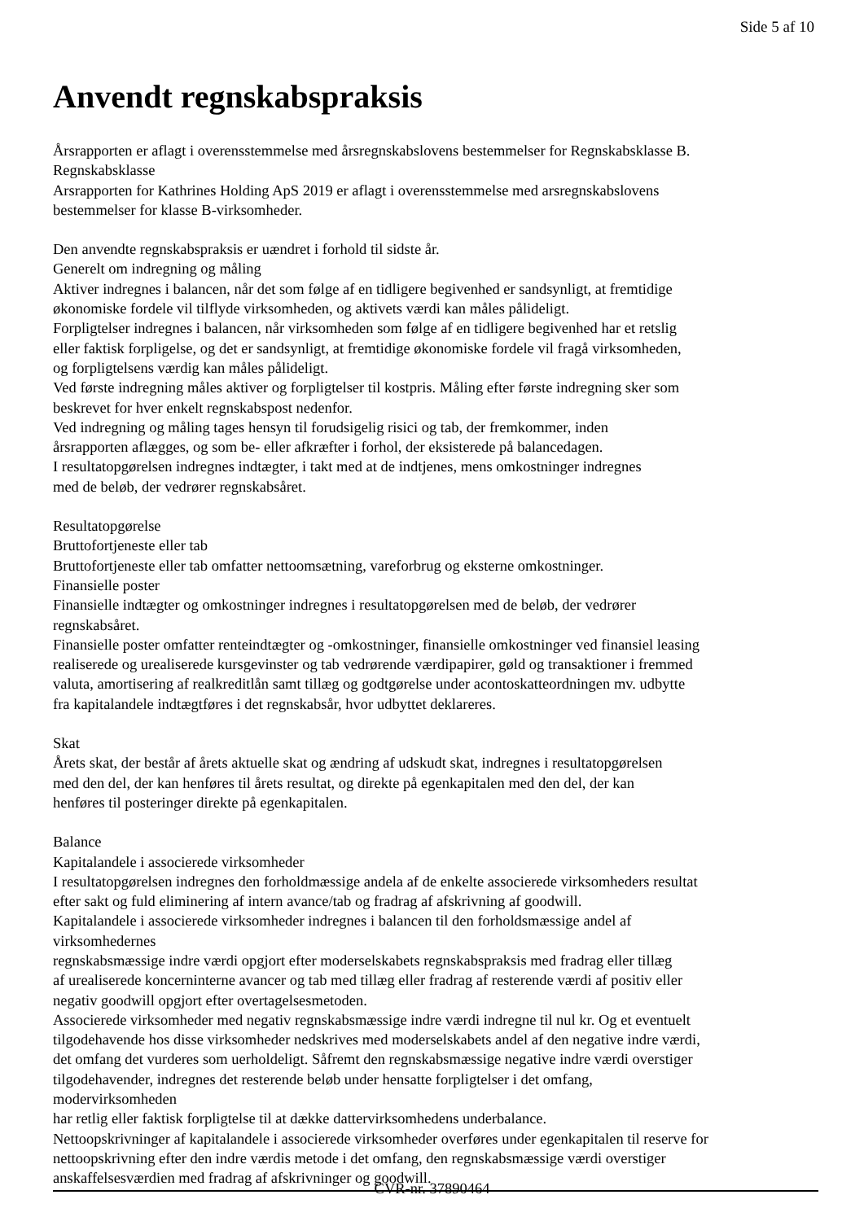Side 5 af 10
Anvendt regnskabspraksis
Årsrapporten er aflagt i overensstemmelse med årsregnskabslovens bestemmelser for Regnskabsklasse B.
Regnskabsklasse
Arsrapporten for Kathrines Holding ApS 2019 er aflagt i overensstemmelse med arsregnskabslovens
bestemmelser for klasse B-virksomheder.
Den anvendte regnskabspraksis er uændret i forhold til sidste år.
Generelt om indregning og måling
Aktiver indregnes i balancen, når det som følge af en tidligere begivenhed er sandsynligt, at fremtidige
økonomiske fordele vil tilflyde virksomheden, og aktivets værdi kan måles pålideligt.
Forpligtelser indregnes i balancen, når virksomheden som følge af en tidligere begivenhed har et retslig
eller faktisk forpligelse, og det er sandsynligt, at fremtidige økonomiske fordele vil fragå virksomheden,
og forpligtelsens værdig kan måles pålideligt.
Ved første indregning måles aktiver og forpligtelser til kostpris. Måling efter første indregning sker som
beskrevet for hver enkelt regnskabspost nedenfor.
Ved indregning og måling tages hensyn til forudsigelig risici og tab, der fremkommer, inden
årsrapporten aflægges, og som be- eller afkræfter i forhol, der eksisterede på balancedagen.
I resultatopgørelsen indregnes indtægter, i takt med at de indtjenes, mens omkostninger indregnes
med de beløb, der vedrører regnskabsåret.
Resultatopgørelse
Bruttofortjeneste eller tab
Bruttofortjeneste eller tab omfatter nettoomsætning, vareforbrug og eksterne omkostninger.
Finansielle poster
Finansielle indtægter og omkostninger indregnes i resultatopgørelsen med de beløb, der vedrører
regnskabsåret.
Finansielle poster omfatter renteindtægter og -omkostninger, finansielle omkostninger ved finansiel leasing
realiserede og urealiserede kursgevinster og tab vedrørende værdipapirer, gøld og transaktioner i fremmed
valuta, amortisering af realkreditlån samt tillæg og godtgørelse under acontoskatteordningen mv. udbytte
fra kapitalandele indtægtføres i det regnskabsår, hvor udbyttet deklareres.
Skat
Årets skat, der består af årets aktuelle skat og ændring af udskudt skat, indregnes i resultatopgørelsen
med den del, der kan henføres til årets resultat, og direkte på egenkapitalen med den del, der kan
henføres til posteringer direkte på egenkapitalen.
Balance
Kapitalandele i associerede virksomheder
I resultatopgørelsen indregnes den forholdmæssige andela af de enkelte associerede virksomheders resultat
efter sakt og fuld eliminering af intern avance/tab og fradrag af afskrivning af goodwill.
Kapitalandele i associerede virksomheder indregnes i balancen til den forholdsmæssige andel af
virksomhedernes
regnskabsmæssige indre værdi opgjort efter moderselskabets regnskabspraksis med fradrag eller tillæg
af urealiserede koncerninterne avancer og tab med tillæg eller fradrag af resterende værdi af positiv eller
negativ goodwill opgjort efter overtagelsesmetoden.
Associerede virksomheder med negativ regnskabsmæssige indre værdi indregne til nul kr. Og et eventuelt
tilgodehavende hos disse virksomheder nedskrives med moderselskabets andel af den negative indre værdi,
det omfang det vurderes som uerholdeligt. Såfremt den regnskabsmæssige negative indre værdi overstiger
tilgodehavender, indregnes det resterende beløb under hensatte forpligtelser i det omfang,
modervirksomheden
har retlig eller faktisk forpligtelse til at dække dattervirksomhedens underbalance.
Nettoopskrivninger af kapitalandele i associerede virksomheder overføres under egenkapitalen til reserve for
nettoopskrivning efter den indre værdis metode i det omfang, den regnskabsmæssige værdi overstiger
anskaffelsesværdien med fradrag af afskrivninger og goodwill.
CVR-nr. 37890464